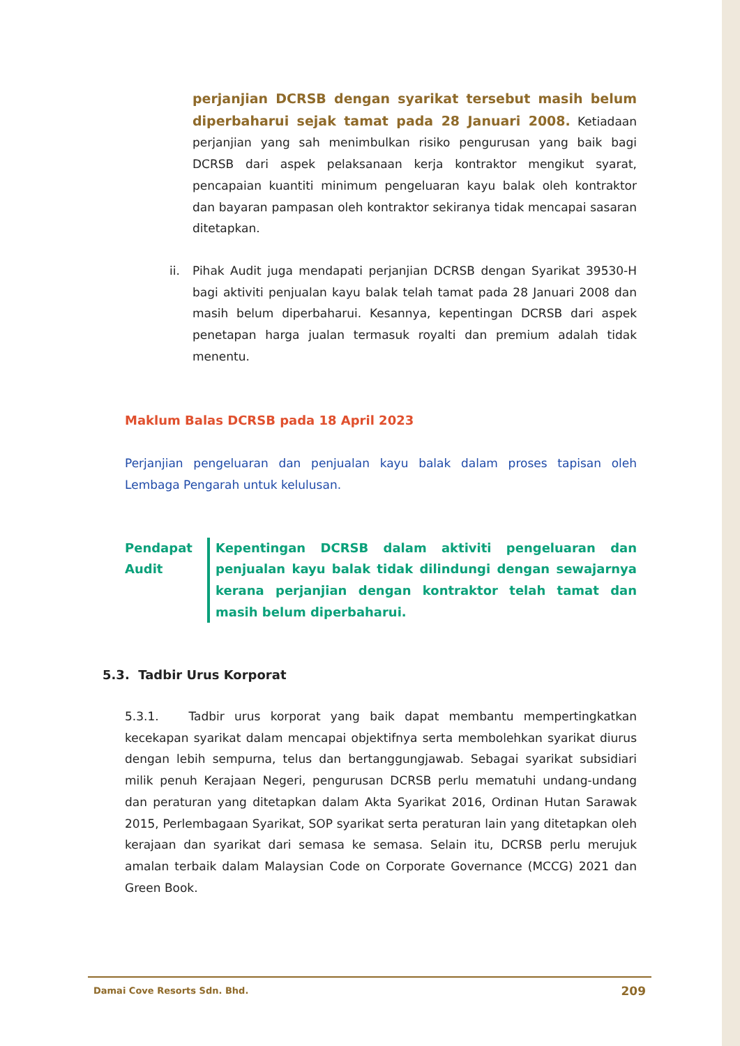perjanjian DCRSB dengan syarikat tersebut masih belum diperbaharui sejak tamat pada 28 Januari 2008. Ketiadaan perjanjian yang sah menimbulkan risiko pengurusan yang baik bagi DCRSB dari aspek pelaksanaan kerja kontraktor mengikut syarat, pencapaian kuantiti minimum pengeluaran kayu balak oleh kontraktor dan bayaran pampasan oleh kontraktor sekiranya tidak mencapai sasaran ditetapkan.
ii. Pihak Audit juga mendapati perjanjian DCRSB dengan Syarikat 39530-H bagi aktiviti penjualan kayu balak telah tamat pada 28 Januari 2008 dan masih belum diperbaharui. Kesannya, kepentingan DCRSB dari aspek penetapan harga jualan termasuk royalti dan premium adalah tidak menentu.
Maklum Balas DCRSB pada 18 April 2023
Perjanjian pengeluaran dan penjualan kayu balak dalam proses tapisan oleh Lembaga Pengarah untuk kelulusan.
Pendapat
Audit
Kepentingan DCRSB dalam aktiviti pengeluaran dan penjualan kayu balak tidak dilindungi dengan sewajarnya kerana perjanjian dengan kontraktor telah tamat dan masih belum diperbaharui.
5.3. Tadbir Urus Korporat
5.3.1. Tadbir urus korporat yang baik dapat membantu mempertingkatkan kecekapan syarikat dalam mencapai objektifnya serta membolehkan syarikat diurus dengan lebih sempurna, telus dan bertanggungjawab. Sebagai syarikat subsidiari milik penuh Kerajaan Negeri, pengurusan DCRSB perlu mematuhi undang-undang dan peraturan yang ditetapkan dalam Akta Syarikat 2016, Ordinan Hutan Sarawak 2015, Perlembagaan Syarikat, SOP syarikat serta peraturan lain yang ditetapkan oleh kerajaan dan syarikat dari semasa ke semasa. Selain itu, DCRSB perlu merujuk amalan terbaik dalam Malaysian Code on Corporate Governance (MCCG) 2021 dan Green Book.
Damai Cove Resorts Sdn. Bhd. 209